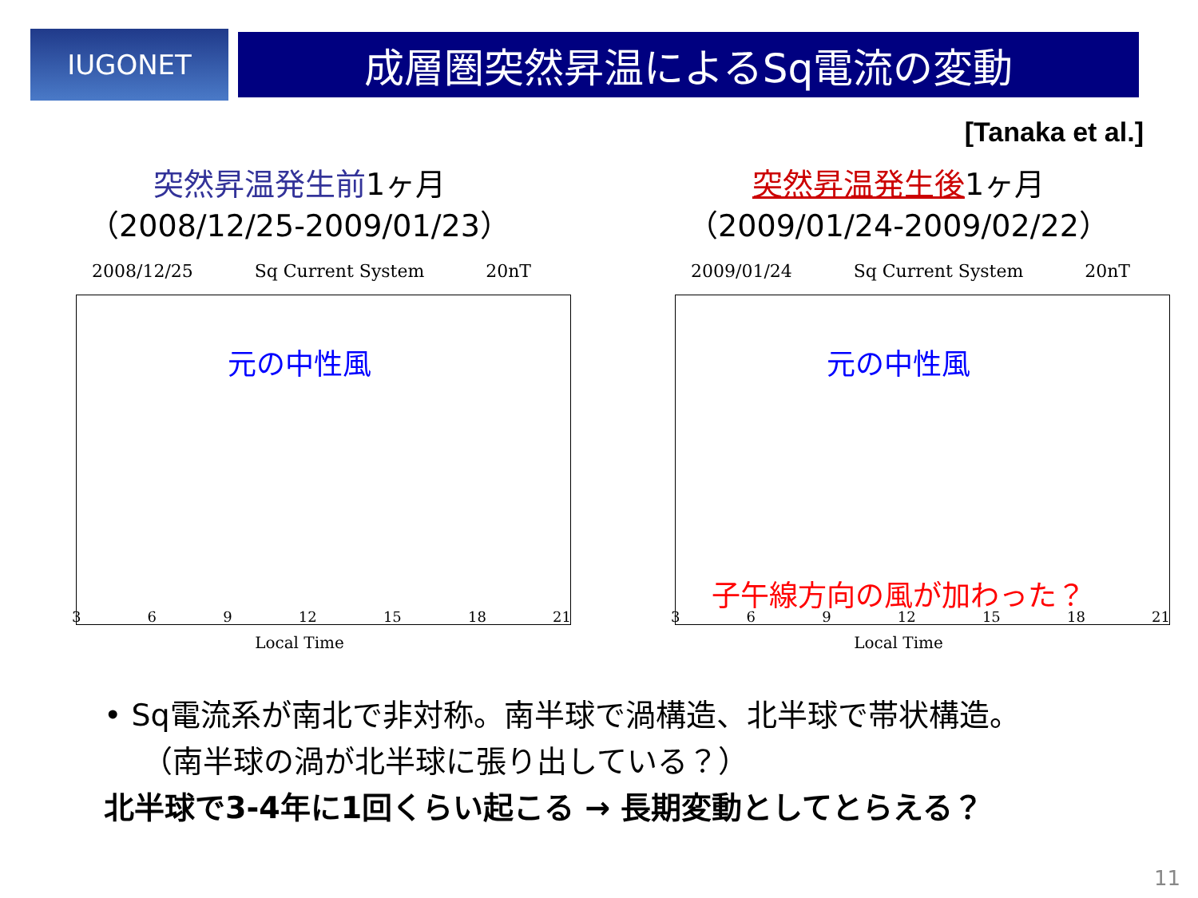IUGONET
成層圏突然昇温によるSq電流の変動
[Tanaka et al.]
突然昇温発生前1ヶ月
（2008/12/25-2009/01/23）
2008/12/25 Sq Current System 20nT
元の中性風
3 6 9 12 15 18 21
Local Time
突然昇温発生後1ヶ月
（2009/01/24-2009/02/22）
2009/01/24 Sq Current System 20nT
元の中性風
子午線方向の風が加わった？
3 6 9 12 15 18 21
Local Time
• Sq電流系が南北で非対称。南半球で渦構造、北半球で帯状構造。
（南半球の渦が北半球に張り出している？）
北半球で3-4年に1回くらい起こる → 長期変動としてとらえる？
11